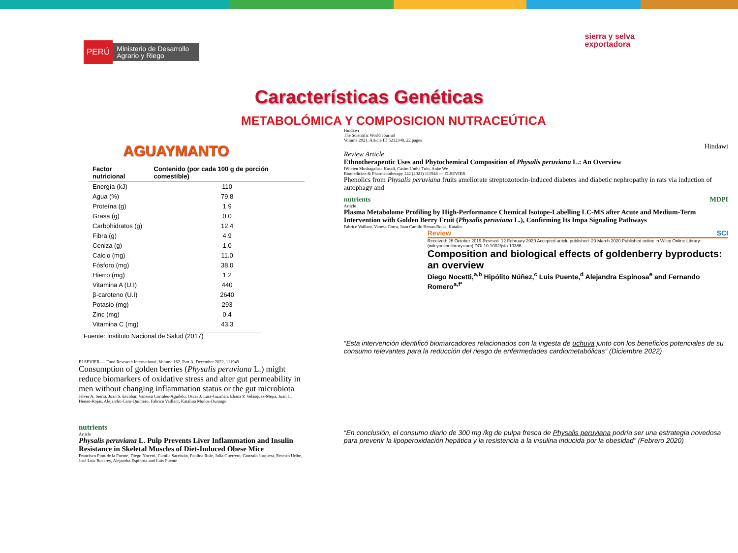PERÚ Ministerio de Desarrollo Agrario y Riego
sierra y selva
exportadora
Características Genéticas
METABOLÓMICA Y COMPOSICION NUTRACEÚTICA
AGUAYMANTO
| Factor nutricional | Contenido (por cada 100 g de porción comestible) |
| --- | --- |
| Energía (kJ) | 110 |
| Agua (%) | 79.8 |
| Proteína (g) | 1.9 |
| Grasa (g) | 0.0 |
| Carbohidratos (g) | 12.4 |
| Fibra (g) | 4.9 |
| Ceniza (g) | 1.0 |
| Calcio (mg) | 11.0 |
| Fósforo (mg) | 38.0 |
| Hierro (mg) | 1.2 |
| Vitamina A (U.I) | 440 |
| β-caroteno (U.I) | 2640 |
| Potasio (mg) | 293 |
| Zinc (mg) | 0.4 |
| Vitamina C (mg) | 43.3 |
Fuente: Instituto Nacional de Salud (2017)
ELSEVIER — Food Research International, Volume 162, Part A, December 2022, 111949
Consumption of golden berries (Physalis peruviana L.) might reduce biomarkers of oxidative stress and alter gut permeability in men without changing inflammation status or the gut microbiota
Jelver A. Sierra, Juan S. Escobar, Vanessa Corrales-Agudelo, Oscar J. Lara-Guzmán, Eliana P. Velásquez-Mejía, Juan C. Henao-Rojas, Alejandro Caro-Quintero, Fabrice Vaillant, Katalina Muñoz-Durango
nutrients
Article
Physalis peruviana L. Pulp Prevents Liver Inflammation and Insulin Resistance in Skeletal Muscles of Diet-Induced Obese Mice
Francisco Pino-de la Fuente, Diego Nocetti, Camila Sacristán, Paulina Ruiz, Julia Guerrero, Gonzalo Jorquera, Ernesto Uribe, José Luis Bucarey, Alejandra Espinosa and Luis Puente
Hindawi
The Scientific World Journal
Volume 2021, Article ID 5212348, 22 pages
Hindawi
Review Article
Ethnotherapeutic Uses and Phytochemical Composition of Physalis peruviana L.: An Overview
Félicien Mushagalusa Kasali, Casim Umba Tolo, Anke We
Biomedicine & Pharmacotherapy 142 (2021) 111948 — ELSEVIER
Phenolics from Physalis peruviana fruits ameliorate streptozotocin-induced diabetes and diabetic nephropathy in rats via induction of autophagy and
nutrients MDPI
Article
Plasma Metabolome Profiling by High-Performance Chemical Isotope-Labelling LC-MS after Acute and Medium-Term Intervention with Golden Berry Fruit (Physalis peruviana L.), Confirming Its Impa Signaling Pathways
Fabrice Vaillant, Vanesa Corra, Juan Camilo Henao-Rojas, Katalin
Review SCI
Received: 28 October 2019 Revised: 12 February 2020 Accepted article published: 20 March 2020 Published online in Wiley Online Library: (wileyonlinelibrary.com) DOI 10.1002/jsfa.10386
Composition and biological effects of goldenberry byproducts: an overview
Diego Nocetti,<sup>a,b</sup> Hipólito Núñez,<sup>c</sup> Luis Puente,<sup>d</sup> Alejandra Espinosa<sup>e</sup> and Fernando Romero<sup>a,f*</sup>
“Esta intervención identificó biomarcadores relacionados con la ingesta de uchuva junto con los beneficios potenciales de su consumo relevantes para la reducción del riesgo de enfermedades cardiometabólicas” (Diciembre 2022)
“En conclusión, el consumo diario de 300 mg /kg de pulpa fresca de Physalis peruviana podría ser una estrategia novedosa para prevenir la lipoperoxidación hepática y la resistencia a la insulina inducida por la obesidad” (Febrero 2020)